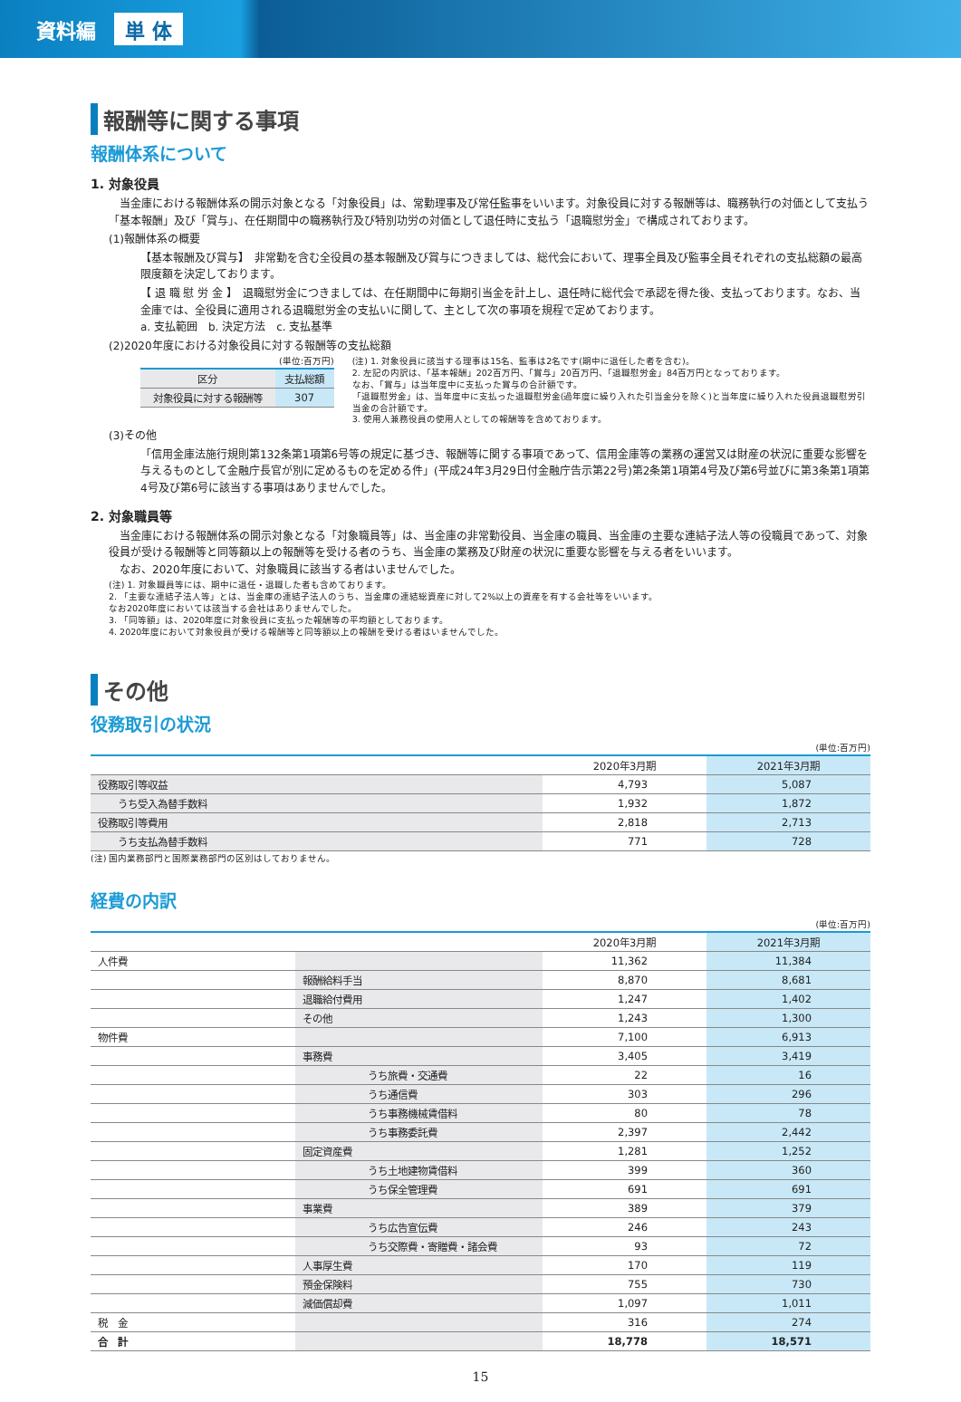資料編 単 体
報酬等に関する事項
報酬体系について
1. 対象役員
　当金庫における報酬体系の開示対象となる「対象役員」は、常勤理事及び常任監事をいいます。対象役員に対する報酬等は、職務執行の対価として支払う「基本報酬」及び「賞与」、在任期間中の職務執行及び特別功労の対価として退任時に支払う「退職慰労金」で構成されております。
(1)報酬体系の概要
【基本報酬及び賞与】　非常勤を含む全役員の基本報酬及び賞与につきましては、総代会において、理事全員及び監事全員それぞれの支払総額の最高限度額を決定しております。
【 退 職 慰 労 金 】　退職慰労金につきましては、在任期間中に毎期引当金を計上し、退任時に総代会で承認を得た後、支払っております。なお、当金庫では、全役員に適用される退職慰労金の支払いに関して、主として次の事項を規程で定めております。
a. 支払範囲　b. 決定方法　c. 支払基準
(2)2020年度における対象役員に対する報酬等の支払総額
(単位:百万円)
| 区分 | 支払総額 |
| --- | --- |
| 対象役員に対する報酬等 | 307 |
(注) 1. 対象役員に該当する理事は15名、監事は2名です(期中に退任した者を含む)。
2. 左記の内訳は、「基本報酬」202百万円、「賞与」20百万円、「退職慰労金」84百万円となっております。
なお、「賞与」は当年度中に支払った賞与の合計額です。
「退職慰労金」は、当年度中に支払った退職慰労金(過年度に繰り入れた引当金分を除く)と当年度に繰り入れた役員退職慰労引当金の合計額です。
3. 使用人兼務役員の使用人としての報酬等を含めております。
(3)その他
「信用金庫法施行規則第132条第1項第6号等の規定に基づき、報酬等に関する事項であって、信用金庫等の業務の運営又は財産の状況に重要な影響を与えるものとして金融庁長官が別に定めるものを定める件」(平成24年3月29日付金融庁告示第22号)第2条第1項第4号及び第6号並びに第3条第1項第4号及び第6号に該当する事項はありませんでした。
2. 対象職員等
　当金庫における報酬体系の開示対象となる「対象職員等」は、当金庫の非常勤役員、当金庫の職員、当金庫の主要な連結子法人等の役職員であって、対象役員が受ける報酬等と同等額以上の報酬等を受ける者のうち、当金庫の業務及び財産の状況に重要な影響を与える者をいいます。
　なお、2020年度において、対象職員に該当する者はいませんでした。
(注) 1. 対象職員等には、期中に退任・退職した者も含めております。
2. 「主要な連結子法人等」とは、当金庫の連結子法人のうち、当金庫の連結総資産に対して2%以上の資産を有する会社等をいいます。
なお2020年度においては該当する会社はありませんでした。
3. 「同等額」は、2020年度に対象役員に支払った報酬等の平均額としております。
4. 2020年度において対象役員が受ける報酬等と同等額以上の報酬を受ける者はいませんでした。
その他
役務取引の状況
(単位:百万円)
| | 2020年3月期 | 2021年3月期 |
| --- | --- | --- |
| 役務取引等収益 | 4,793 | 5,087 |
| うち受入為替手数料 | 1,932 | 1,872 |
| 役務取引等費用 | 2,818 | 2,713 |
| うち支払為替手数料 | 771 | 728 |
(注) 国内業務部門と国際業務部門の区別はしておりません。
経費の内訳
(単位:百万円)
| | | 2020年3月期 | 2021年3月期 |
| --- | --- | --- | --- |
| 人件費 | | 11,362 | 11,384 |
| | 報酬給料手当 | 8,870 | 8,681 |
| | 退職給付費用 | 1,247 | 1,402 |
| | その他 | 1,243 | 1,300 |
| 物件費 | | 7,100 | 6,913 |
| | 事務費 | 3,405 | 3,419 |
| | うち旅費・交通費 | 22 | 16 |
| | うち通信費 | 303 | 296 |
| | うち事務機械賃借料 | 80 | 78 |
| | うち事務委託費 | 2,397 | 2,442 |
| | 固定資産費 | 1,281 | 1,252 |
| | うち土地建物賃借料 | 399 | 360 |
| | うち保全管理費 | 691 | 691 |
| | 事業費 | 389 | 379 |
| | うち広告宣伝費 | 246 | 243 |
| | うち交際費・寄贈費・諸会費 | 93 | 72 |
| | 人事厚生費 | 170 | 119 |
| | 預金保険料 | 755 | 730 |
| | 減価償却費 | 1,097 | 1,011 |
| 税 金 | | 316 | 274 |
| 合 計 | | 18,778 | 18,571 |
15